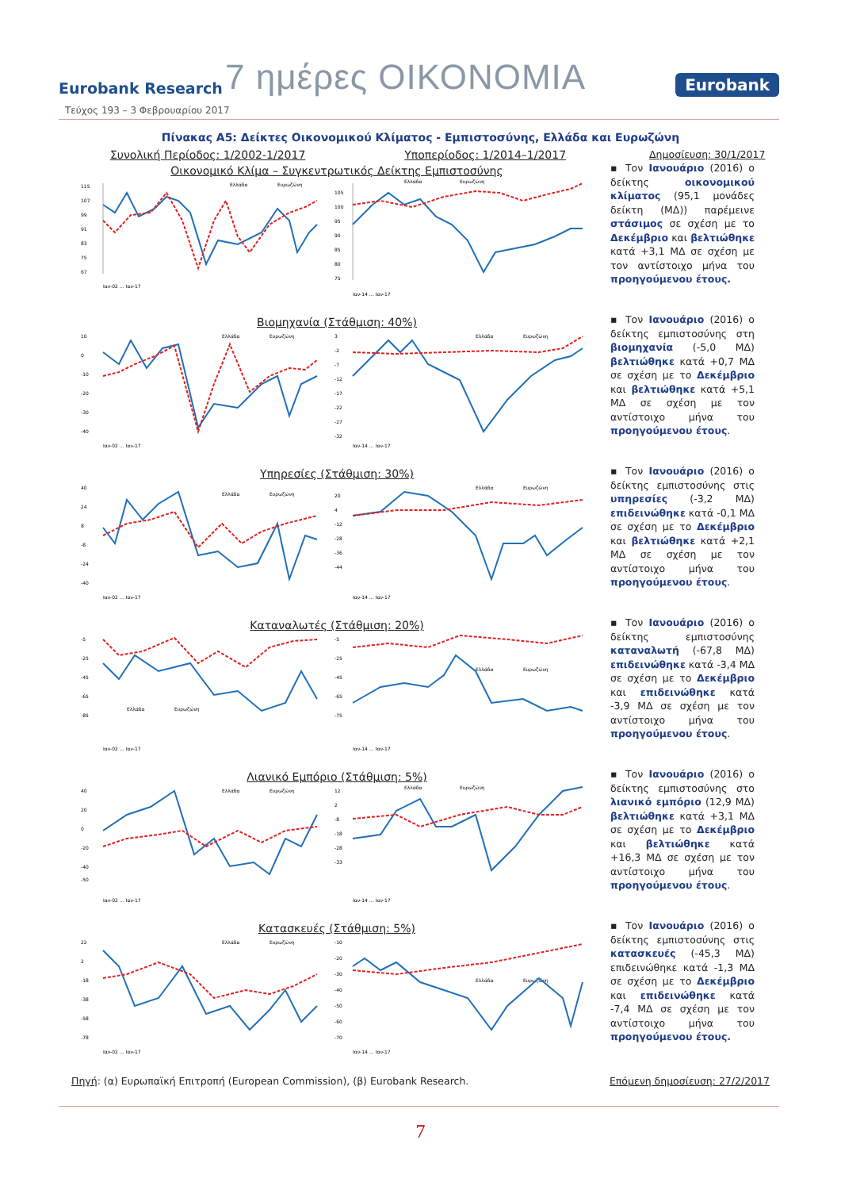Eurobank Research
7 ημέρες ΟΙΚΟΝΟΜΙΑ
Eurobank
Τεύχος 193 – 3 Φεβρουαρίου 2017
Πίνακας Α5: Δείκτες Οικονομικού Κλίματος - Εμπιστοσύνης, Ελλάδα και Ευρωζώνη
Συνολική Περίοδος: 1/2002-1/2017 Υποπερίοδος: 1/2014–1/2017 Δημοσίευση: 30/1/2017
Οικονομικό Κλίμα – Συγκεντρωτικός Δείκτης Εμπιστοσύνης
115
107
99
91
83
75
67
Ελλάδα
Ευρωζώνη
Ιαν-02 … Ιαν-17
105
100
95
90
85
80
75
Ελλάδα
Ευρωζώνη
Ιαν-14 … Ιαν-17
▪ Τον Ιανουάριο (2016) ο δείκτης οικονομικού κλίματος (95,1 μονάδες δείκτη (ΜΔ)) παρέμεινε στάσιμος σε σχέση με το Δεκέμβριο και βελτιώθηκε κατά +3,1 ΜΔ σε σχέση με τον αντίστοιχο μήνα του προηγούμενου έτους.
Βιομηχανία (Στάθμιση: 40%)
10
0
-10
-20
-30
-40
Ελλάδα
Ευρωζώνη
Ιαν-02 … Ιαν-17
3
-2
-7
-12
-17
-22
-27
-32
Ελλάδα
Ευρωζώνη
Ιαν-14 … Ιαν-17
▪ Τον Ιανουάριο (2016) ο δείκτης εμπιστοσύνης στη βιομηχανία (-5,0 ΜΔ) βελτιώθηκε κατά +0,7 ΜΔ σε σχέση με το Δεκέμβριο και βελτιώθηκε κατά +5,1 ΜΔ σε σχέση με τον αντίστοιχο μήνα του προηγούμενου έτους.
Υπηρεσίες (Στάθμιση: 30%)
40
24
8
-8
-24
-40
Ελλάδα
Ευρωζώνη
Ιαν-02 … Ιαν-17
20
4
-12
-28
-36
-44
Ελλάδα
Ευρωζώνη
Ιαν-14 … Ιαν-17
▪ Τον Ιανουάριο (2016) ο δείκτης εμπιστοσύνης στις υπηρεσίες (-3,2 ΜΔ) επιδεινώθηκε κατά -0,1 ΜΔ σε σχέση με το Δεκέμβριο και βελτιώθηκε κατά +2,1 ΜΔ σε σχέση με τον αντίστοιχο μήνα του προηγούμενου έτους.
Καταναλωτές (Στάθμιση: 20%)
-5
-25
-45
-65
-85
Ελλάδα
Ευρωζώνη
Ιαν-02 … Ιαν-17
-5
-25
-45
-65
-75
Ελλάδα
Ευρωζώνη
Ιαν-14 … Ιαν-17
▪ Τον Ιανουάριο (2016) ο δείκτης εμπιστοσύνης καταναλωτή (-67,8 ΜΔ) επιδεινώθηκε κατά -3,4 ΜΔ σε σχέση με το Δεκέμβριο και επιδεινώθηκε κατά -3,9 ΜΔ σε σχέση με τον αντίστοιχο μήνα του προηγούμενου έτους.
Λιανικό Εμπόριο (Στάθμιση: 5%)
40
20
0
-20
-40
-50
Ελλάδα
Ευρωζώνη
Ιαν-02 … Ιαν-17
12
2
-8
-18
-28
-33
Ελλάδα
Ευρωζώνη
Ιαν-14 … Ιαν-17
▪ Τον Ιανουάριο (2016) ο δείκτης εμπιστοσύνης στο λιανικό εμπόριο (12,9 ΜΔ) βελτιώθηκε κατά +3,1 ΜΔ σε σχέση με το Δεκέμβριο και βελτιώθηκε κατά +16,3 ΜΔ σε σχέση με τον αντίστοιχο μήνα του προηγούμενου έτους.
Κατασκευές (Στάθμιση: 5%)
22
2
-18
-38
-58
-78
Ελλάδα
Ευρωζώνη
Ιαν-02 … Ιαν-17
-10
-20
-30
-40
-50
-60
-70
Ελλάδα
Ευρωζώνη
Ιαν-14 … Ιαν-17
▪ Τον Ιανουάριο (2016) ο δείκτης εμπιστοσύνης στις κατασκευές (-45,3 ΜΔ) επιδεινώθηκε κατά -1,3 ΜΔ σε σχέση με το Δεκέμβριο και επιδεινώθηκε κατά -7,4 ΜΔ σε σχέση με τον αντίστοιχο μήνα του προηγούμενου έτους.
Πηγή: (α) Ευρωπαϊκή Επιτροπή (European Commission), (β) Eurobank Research. Επόμενη δημοσίευση: 27/2/2017
7